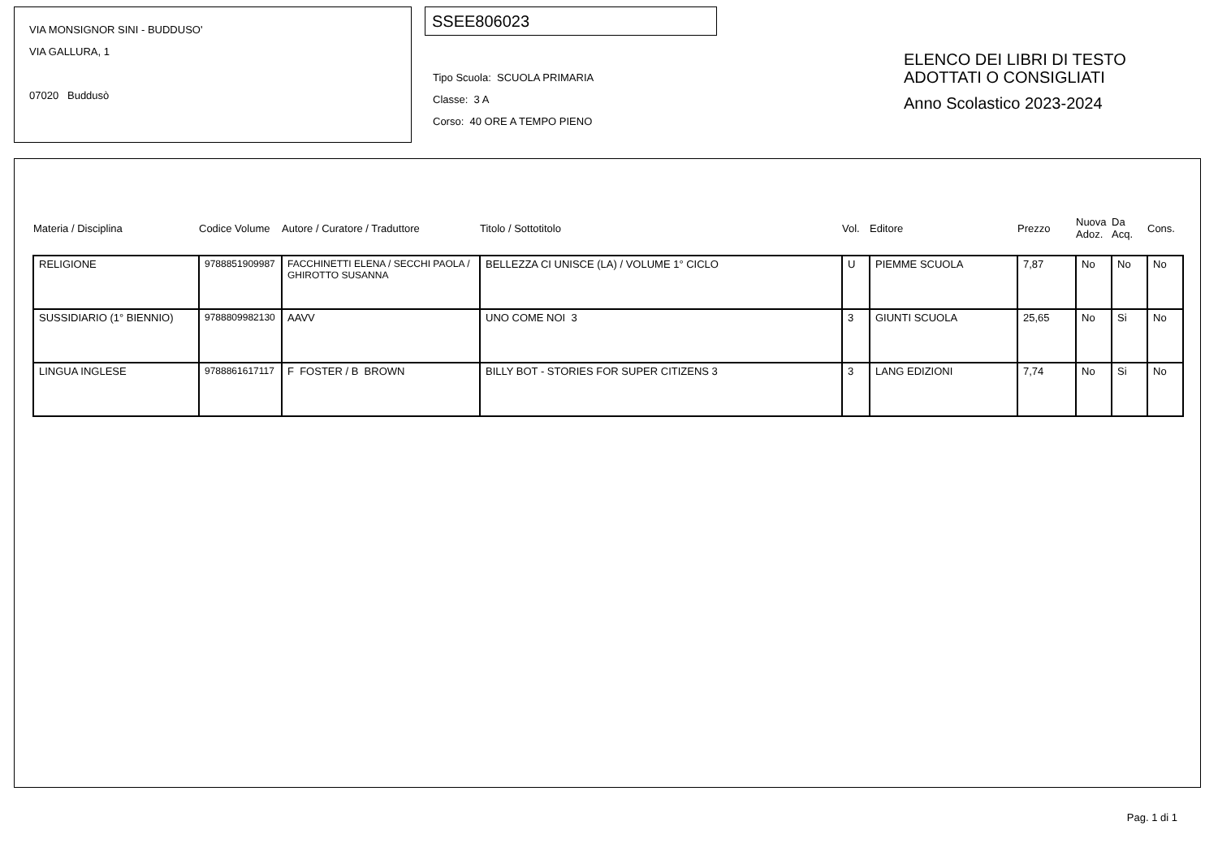VIA MONSIGNOR SINI - BUDDUSO'
VIA GALLURA, 1
07020 Buddusò
SSEE806023
Tipo Scuola: SCUOLA PRIMARIA
Classe: 3 A
Corso: 40 ORE A TEMPO PIENO
ELENCO DEI LIBRI DI TESTO
ADOTTATI O CONSIGLIATI
Anno Scolastico 2023-2024
| Materia / Disciplina | Codice Volume | Autore / Curatore / Traduttore | Titolo / Sottotitolo | Vol. | Editore | Prezzo | Nuova Adoz. | Da Acq. | Cons. |
| --- | --- | --- | --- | --- | --- | --- | --- | --- | --- |
| RELIGIONE | 9788851909987 | FACCHINETTI ELENA / SECCHI PAOLA / GHIROTTO SUSANNA | BELLEZZA CI UNISCE (LA) / VOLUME 1° CICLO | U | PIEMME SCUOLA | 7,87 | No | No | No |
| SUSSIDIARIO (1° BIENNIO) | 9788809982130 | AAVV | UNO COME NOI 3 | 3 | GIUNTI SCUOLA | 25,65 | No | Si | No |
| LINGUA INGLESE | 9788861617117 | F FOSTER / B BROWN | BILLY BOT - STORIES FOR SUPER CITIZENS 3 | 3 | LANG EDIZIONI | 7,74 | No | Si | No |
Pag. 1 di 1